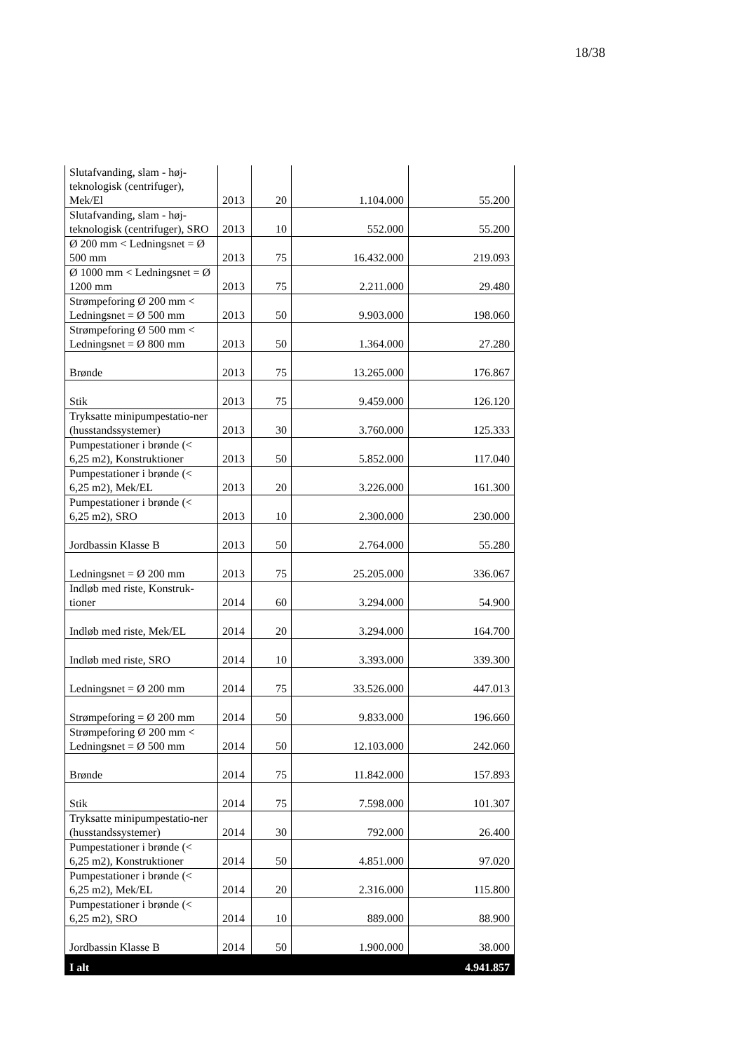18/38
| Slutafvanding, slam - høj-teknologisk (centrifuger), Mek/El | 2013 | 20 | 1.104.000 | 55.200 |
| Slutafvanding, slam - høj-teknologisk (centrifuger), SRO | 2013 | 10 | 552.000 | 55.200 |
| Ø 200 mm < Ledningsnet = Ø 500 mm | 2013 | 75 | 16.432.000 | 219.093 |
| Ø 1000 mm < Ledningsnet = Ø 1200 mm | 2013 | 75 | 2.211.000 | 29.480 |
| Strømpeforing Ø 200 mm < Ledningsnet = Ø 500 mm | 2013 | 50 | 9.903.000 | 198.060 |
| Strømpeforing Ø 500 mm < Ledningsnet = Ø 800 mm | 2013 | 50 | 1.364.000 | 27.280 |
| Brønde | 2013 | 75 | 13.265.000 | 176.867 |
| Stik | 2013 | 75 | 9.459.000 | 126.120 |
| Tryksatte minipumpestatio-ner (husstandssystemer) | 2013 | 30 | 3.760.000 | 125.333 |
| Pumpestationer i brønde (< 6,25 m2), Konstruktioner | 2013 | 50 | 5.852.000 | 117.040 |
| Pumpestationer i brønde (< 6,25 m2), Mek/EL | 2013 | 20 | 3.226.000 | 161.300 |
| Pumpestationer i brønde (< 6,25 m2), SRO | 2013 | 10 | 2.300.000 | 230.000 |
| Jordbassin Klasse B | 2013 | 50 | 2.764.000 | 55.280 |
| Ledningsnet = Ø 200 mm | 2013 | 75 | 25.205.000 | 336.067 |
| Indløb med riste, Konstruk-tioner | 2014 | 60 | 3.294.000 | 54.900 |
| Indløb med riste, Mek/EL | 2014 | 20 | 3.294.000 | 164.700 |
| Indløb med riste, SRO | 2014 | 10 | 3.393.000 | 339.300 |
| Ledningsnet = Ø 200 mm | 2014 | 75 | 33.526.000 | 447.013 |
| Strømpeforing = Ø 200 mm | 2014 | 50 | 9.833.000 | 196.660 |
| Strømpeforing Ø 200 mm < Ledningsnet = Ø 500 mm | 2014 | 50 | 12.103.000 | 242.060 |
| Brønde | 2014 | 75 | 11.842.000 | 157.893 |
| Stik | 2014 | 75 | 7.598.000 | 101.307 |
| Tryksatte minipumpestatio-ner (husstandssystemer) | 2014 | 30 | 792.000 | 26.400 |
| Pumpestationer i brønde (< 6,25 m2), Konstruktioner | 2014 | 50 | 4.851.000 | 97.020 |
| Pumpestationer i brønde (< 6,25 m2), Mek/EL | 2014 | 20 | 2.316.000 | 115.800 |
| Pumpestationer i brønde (< 6,25 m2), SRO | 2014 | 10 | 889.000 | 88.900 |
| Jordbassin Klasse B | 2014 | 50 | 1.900.000 | 38.000 |
| I alt | | | | 4.941.857 |